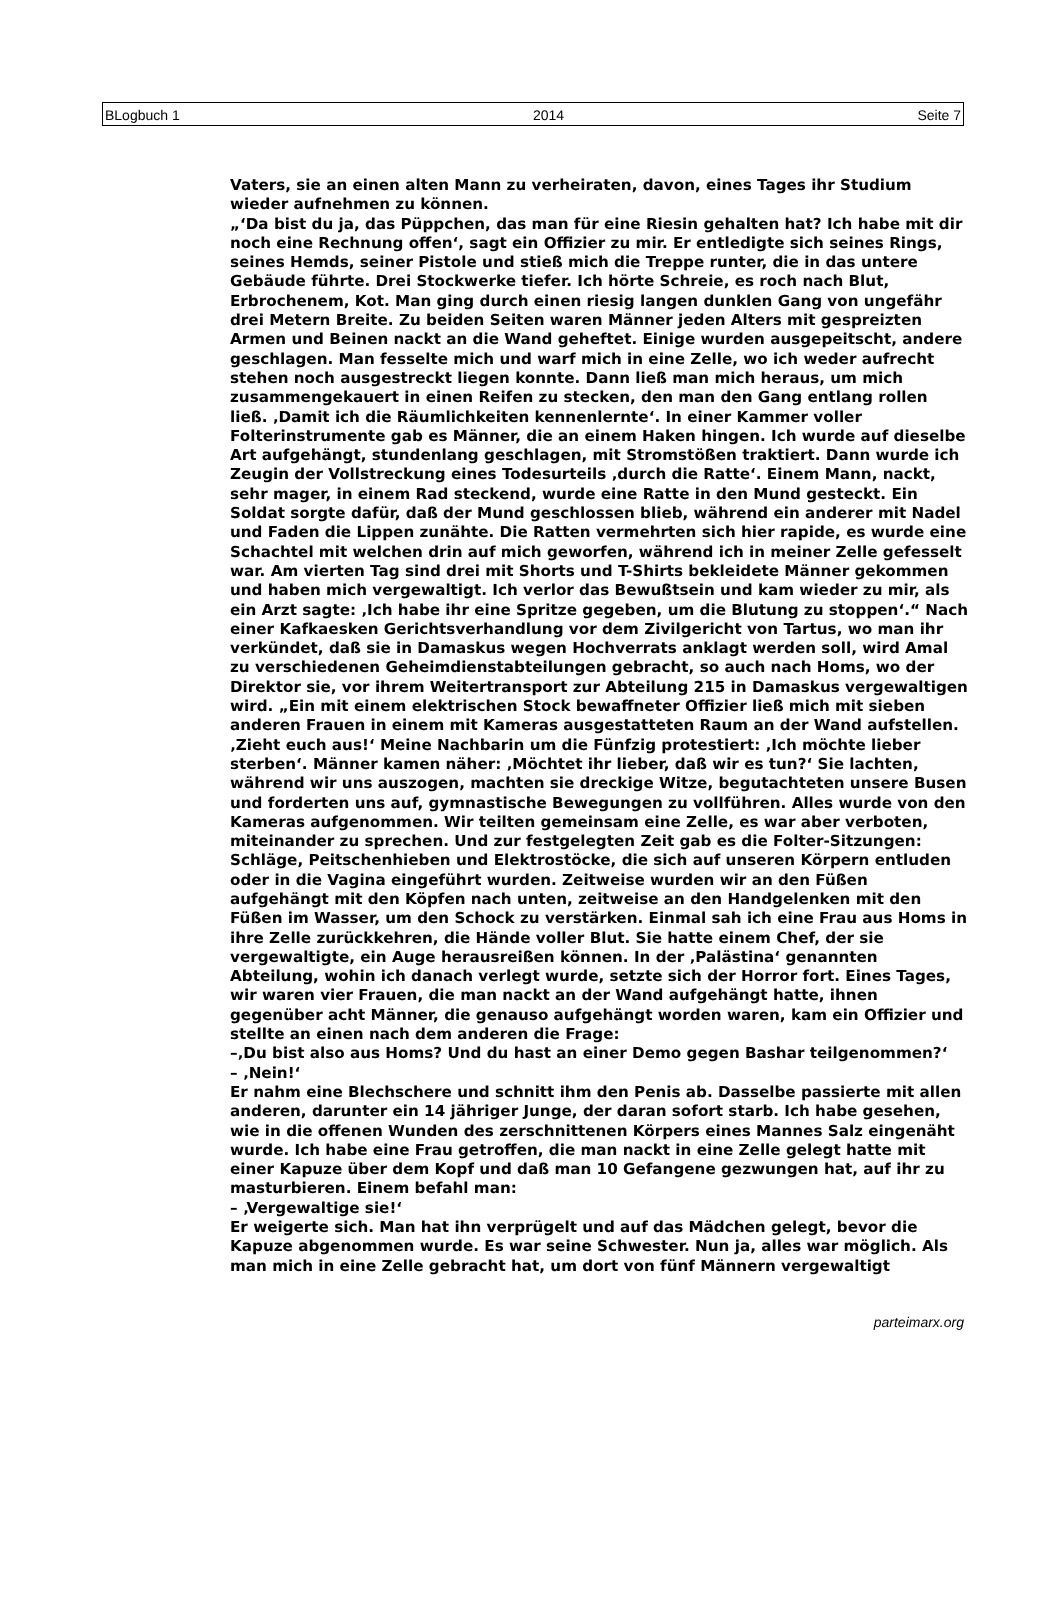BLogbuch 1 2014 Seite 7
Vaters, sie an einen alten Mann zu verheiraten, davon, eines Tages ihr Studium wieder aufnehmen zu können.
„‘Da bist du ja, das Püppchen, das man für eine Riesin gehalten hat? Ich habe mit dir noch eine Rechnung offen‘, sagt ein Offizier zu mir. Er entledigte sich seines Rings, seines Hemds, seiner Pistole und stieß mich die Treppe runter, die in das untere Gebäude führte. Drei Stockwerke tiefer. Ich hörte Schreie, es roch nach Blut, Erbrochenem, Kot. Man ging durch einen riesig langen dunklen Gang von ungefähr drei Metern Breite. Zu beiden Seiten waren Männer jeden Alters mit gespreizten Armen und Beinen nackt an die Wand geheftet. Einige wurden ausgepeitscht, andere geschlagen. Man fesselte mich und warf mich in eine Zelle, wo ich weder aufrecht stehen noch ausgestreckt liegen konnte. Dann ließ man mich heraus, um mich zusammengekauert in einen Reifen zu stecken, den man den Gang entlang rollen ließ. ‚Damit ich die Räumlichkeiten kennenlernte‘. In einer Kammer voller Folterinstrumente gab es Männer, die an einem Haken hingen. Ich wurde auf dieselbe Art aufgehängt, stundenlang geschlagen, mit Stromstößen traktiert. Dann wurde ich Zeugin der Vollstreckung eines Todesurteils ‚durch die Ratte‘. Einem Mann, nackt, sehr mager, in einem Rad steckend, wurde eine Ratte in den Mund gesteckt. Ein Soldat sorgte dafür, daß der Mund geschlossen blieb, während ein anderer mit Nadel und Faden die Lippen zunähte. Die Ratten vermehrten sich hier rapide, es wurde eine Schachtel mit welchen drin auf mich geworfen, während ich in meiner Zelle gefesselt war. Am vierten Tag sind drei mit Shorts und T-Shirts bekleidete Männer gekommen und haben mich vergewaltigt. Ich verlor das Bewußtsein und kam wieder zu mir, als ein Arzt sagte: ‚Ich habe ihr eine Spritze gegeben, um die Blutung zu stoppen‘.“ Nach einer Kafkaesken Gerichtsverhandlung vor dem Zivilgericht von Tartus, wo man ihr verkündet, daß sie in Damaskus wegen Hochverrats anklagt werden soll, wird Amal zu verschiedenen Geheimdienstabteilungen gebracht, so auch nach Homs, wo der Direktor sie, vor ihrem Weitertransport zur Abteilung 215 in Damaskus vergewaltigen wird. „Ein mit einem elektrischen Stock bewaffneter Offizier ließ mich mit sieben anderen Frauen in einem mit Kameras ausgestatteten Raum an der Wand aufstellen. ‚Zieht euch aus!‘ Meine Nachbarin um die Fünfzig protestiert: ‚Ich möchte lieber sterben‘. Männer kamen näher: ‚Möchtet ihr lieber, daß wir es tun?‘ Sie lachten, während wir uns auszogen, machten sie dreckige Witze, begutachteten unsere Busen und forderten uns auf, gymnastische Bewegungen zu vollführen. Alles wurde von den Kameras aufgenommen. Wir teilten gemeinsam eine Zelle, es war aber verboten, miteinander zu sprechen. Und zur festgelegten Zeit gab es die Folter-Sitzungen: Schläge, Peitschenhieben und Elektrostöcke, die sich auf unseren Körpern entluden oder in die Vagina eingeführt wurden. Zeitweise wurden wir an den Füßen aufgehängt mit den Köpfen nach unten, zeitweise an den Handgelenken mit den Füßen im Wasser, um den Schock zu verstärken. Einmal sah ich eine Frau aus Homs in ihre Zelle zurückkehren, die Hände voller Blut. Sie hatte einem Chef, der sie vergewaltigte, ein Auge herausreißen können. In der ‚Palästina‘ genannten Abteilung, wohin ich danach verlegt wurde, setzte sich der Horror fort. Eines Tages, wir waren vier Frauen, die man nackt an der Wand aufgehängt hatte, ihnen gegenüber acht Männer, die genauso aufgehängt worden waren, kam ein Offizier und stellte an einen nach dem anderen die Frage:
–‚Du bist also aus Homs? Und du hast an einer Demo gegen Bashar teilgenommen?‘
– ‚Nein!‘
Er nahm eine Blechschere und schnitt ihm den Penis ab. Dasselbe passierte mit allen anderen, darunter ein 14 jähriger Junge, der daran sofort starb. Ich habe gesehen, wie in die offenen Wunden des zerschnittenen Körpers eines Mannes Salz eingenäht wurde. Ich habe eine Frau getroffen, die man nackt in eine Zelle gelegt hatte mit einer Kapuze über dem Kopf und daß man 10 Gefangene gezwungen hat, auf ihr zu masturbieren. Einem befahl man:
– ‚Vergewaltige sie!‘
Er weigerte sich. Man hat ihn verprügelt und auf das Mädchen gelegt, bevor die Kapuze abgenommen wurde. Es war seine Schwester. Nun ja, alles war möglich. Als man mich in eine Zelle gebracht hat, um dort von fünf Männern vergewaltigt
parteimarx.org